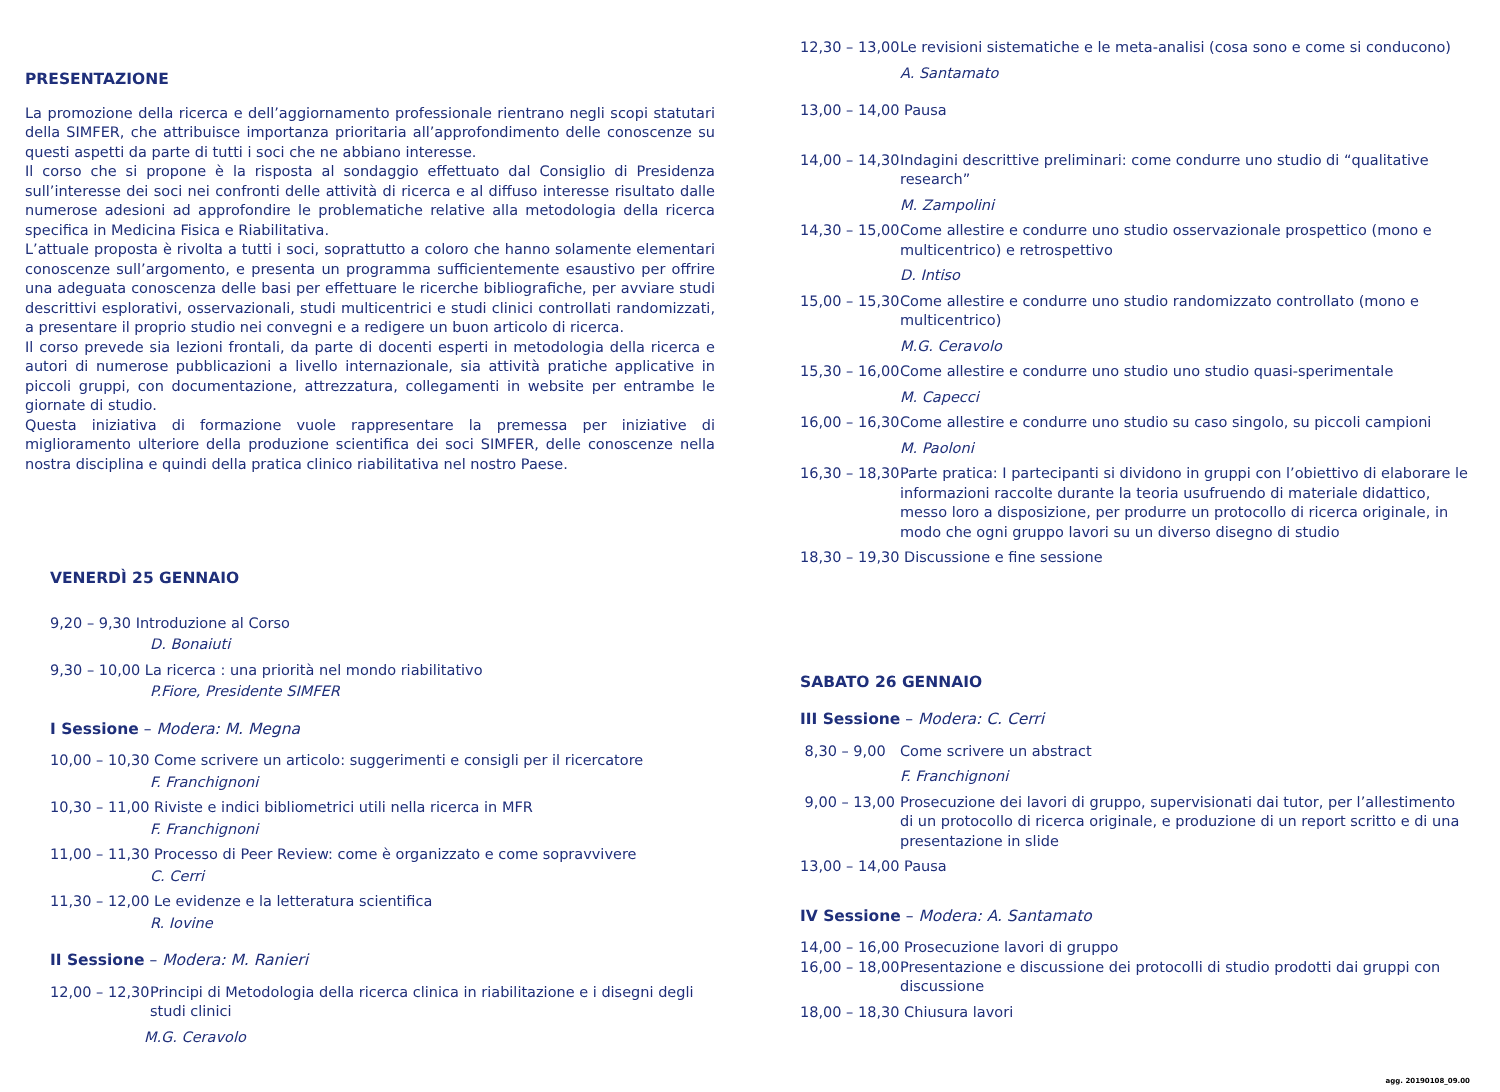PRESENTAZIONE
La promozione della ricerca e dell’aggiornamento professionale rientrano negli scopi statutari della SIMFER, che attribuisce importanza prioritaria all’approfondimento delle conoscenze su questi aspetti da parte di tutti i soci che ne abbiano interesse.
Il corso che si propone è la risposta al sondaggio effettuato dal Consiglio di Presidenza sull’interesse dei soci nei confronti delle attività di ricerca e al diffuso interesse risultato dalle numerose adesioni ad approfondire le problematiche relative alla metodologia della ricerca specifica in Medicina Fisica e Riabilitativa.
L’attuale proposta è rivolta a tutti i soci, soprattutto a coloro che hanno solamente elementari conoscenze sull’argomento, e presenta un programma sufficientemente esaustivo per offrire una adeguata conoscenza delle basi per effettuare le ricerche bibliografiche, per avviare studi descrittivi esplorativi, osservazionali, studi multicentrici e studi clinici controllati randomizzati, a presentare il proprio studio nei convegni e a redigere un buon articolo di ricerca.
Il corso prevede sia lezioni frontali, da parte di docenti esperti in metodologia della ricerca e autori di numerose pubblicazioni a livello internazionale, sia attività pratiche applicative in piccoli gruppi, con documentazione, attrezzatura, collegamenti in website per entrambe le giornate di studio.
Questa iniziativa di formazione vuole rappresentare la premessa per iniziative di miglioramento ulteriore della produzione scientifica dei soci SIMFER, delle conoscenze nella nostra disciplina e quindi della pratica clinico riabilitativa nel nostro Paese.
VENERDÌ 25 GENNAIO
9,20 – 9,30 Introduzione al Corso
D. Bonaiuti
9,30 – 10,00 La ricerca : una priorità nel mondo riabilitativo
P.Fiore, Presidente SIMFER
I Sessione – Modera: M. Megna
10,00 – 10,30 Come scrivere un articolo: suggerimenti e consigli per il ricercatore
F. Franchignoni
10,30 – 11,00 Riviste e indici bibliometrici utili nella ricerca in MFR
F. Franchignoni
11,00 – 11,30 Processo di Peer Review: come è organizzato e come sopravvivere
C. Cerri
11,30 – 12,00 Le evidenze e la letteratura scientifica
R. Iovine
II Sessione – Modera: M. Ranieri
12,00 – 12,30 Principi di Metodologia della ricerca clinica in riabilitazione e i disegni degli studi clinici
M.G. Ceravolo
12,30 – 13,00 Le revisioni sistematiche e le meta-analisi (cosa sono e come si conducono)
A. Santamato
13,00 – 14,00 Pausa
14,00 – 14,30 Indagini descrittive preliminari: come condurre uno studio di “qualitative research”
M. Zampolini
14,30 – 15,00 Come allestire e condurre uno studio osservazionale prospettico (mono e multicentrico) e retrospettivo
D. Intiso
15,00 – 15,30 Come allestire e condurre uno studio randomizzato controllato (mono e multicentrico)
M.G. Ceravolo
15,30 – 16,00 Come allestire e condurre uno studio uno studio quasi-sperimentale
M. Capecci
16,00 – 16,30 Come allestire e condurre uno studio su caso singolo, su piccoli campioni
M. Paoloni
16,30 – 18,30 Parte pratica: I partecipanti si dividono in gruppi con l’obiettivo di elaborare le informazioni raccolte durante la teoria usufruendo di materiale didattico, messo loro a disposizione, per produrre un protocollo di ricerca originale, in modo che ogni gruppo lavori su un diverso disegno di studio
18,30 – 19,30 Discussione e fine sessione
SABATO 26 GENNAIO
III Sessione – Modera: C. Cerri
8,30 – 9,00 Come scrivere un abstract
F. Franchignoni
9,00 – 13,00 Prosecuzione dei lavori di gruppo, supervisionati dai tutor, per l’allestimento di un protocollo di ricerca originale, e produzione di un report scritto e di una presentazione in slide
13,00 – 14,00 Pausa
IV Sessione – Modera: A. Santamato
14,00 – 16,00 Prosecuzione lavori di gruppo
16,00 – 18,00 Presentazione e discussione dei protocolli di studio prodotti dai gruppi con discussione
18,00 – 18,30 Chiusura lavori
agg. 20190108_09.00